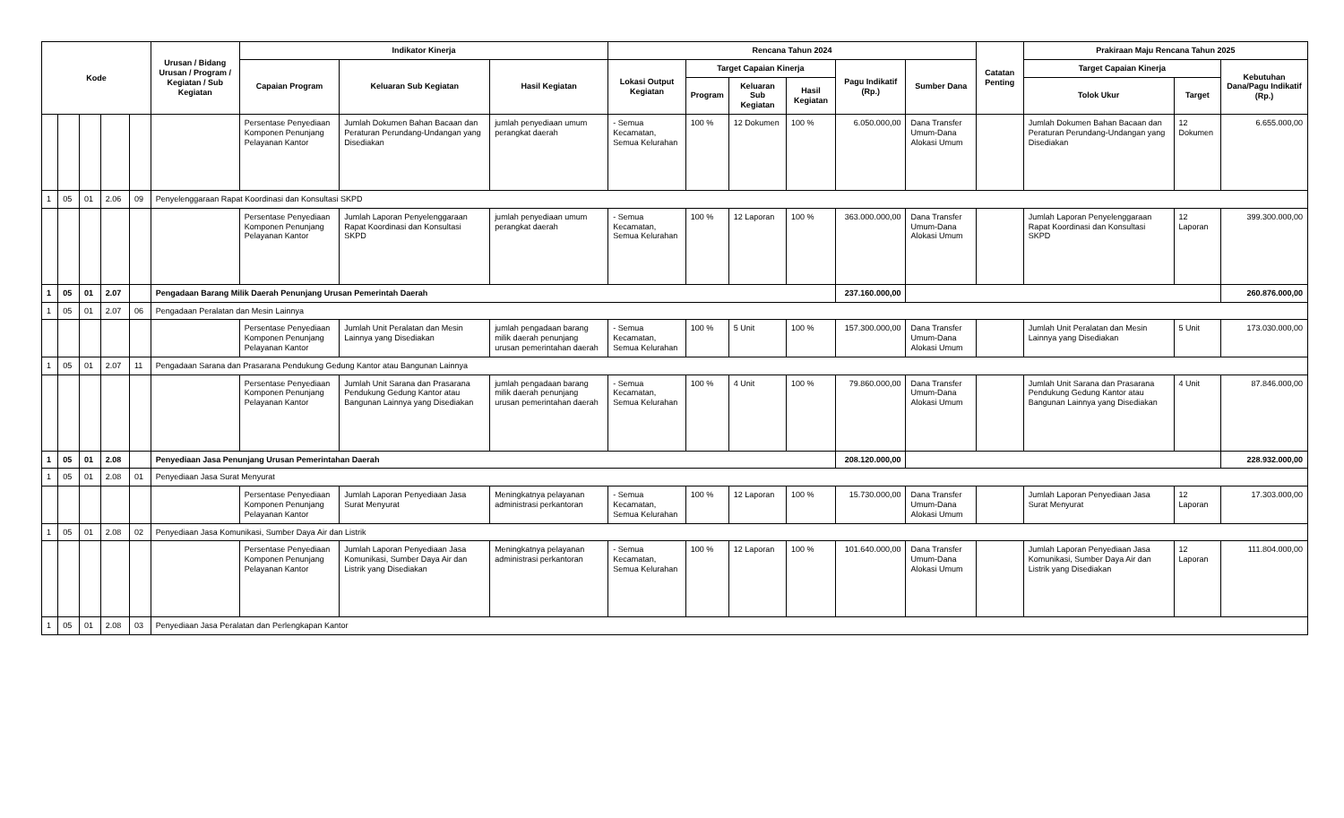| Kode | | | | | Urusan / Bidang Urusan / Program / Kegiatan / Sub Kegiatan | Indikator Kinerja | | | Rencana Tahun 2024 | | | | | | Catatan Penting | Prakiraan Maju Rencana Tahun 2025 | | |
| --- | --- | --- | --- | --- | --- | --- | --- | --- | --- | --- | --- | --- | --- | --- | --- | --- | --- | --- |
| | | | | | | Capaian Program | Keluaran Sub Kegiatan | Hasil Kegiatan | Lokasi Output Kegiatan | Target Capaian Kinerja | | | Pagu Indikatif (Rp.) | Sumber Dana | | Target Capaian Kinerja | | Kebutuhan Dana/Pagu Indikatif (Rp.) |
| | | | | | | | | | | Program | Keluaran Sub Kegiatan | Hasil Kegiatan | | | | Tolok Ukur | Target | |
| | | | | | | Persentase Penyediaan Komponen Penunjang Pelayanan Kantor | Jumlah Dokumen Bahan Bacaan dan Peraturan Perundang-Undangan yang Disediakan | jumlah penyediaan umum perangkat daerah | - Semua Kecamatan, Semua Kelurahan | 100 % | 12 Dokumen | 100 % | 6.050.000,00 | Dana Transfer Umum-Dana Alokasi Umum | | Jumlah Dokumen Bahan Bacaan dan Peraturan Perundang-Undangan yang Disediakan | 12 Dokumen | 6.655.000,00 |
| 1 | 05 | 01 | 2.06 | 09 | Penyelenggaraan Rapat Koordinasi dan Konsultasi SKPD | | | | | | | | | | | | | |
| | | | | | | Persentase Penyediaan Komponen Penunjang Pelayanan Kantor | Jumlah Laporan Penyelenggaraan Rapat Koordinasi dan Konsultasi SKPD | jumlah penyediaan umum perangkat daerah | - Semua Kecamatan, Semua Kelurahan | 100 % | 12 Laporan | 100 % | 363.000.000,00 | Dana Transfer Umum-Dana Alokasi Umum | | Jumlah Laporan Penyelenggaraan Rapat Koordinasi dan Konsultasi SKPD | 12 Laporan | 399.300.000,00 |
| 1 | 05 | 01 | 2.07 | | Pengadaan Barang Milik Daerah Penunjang Urusan Pemerintah Daerah | | | | | | | | 237.160.000,00 | | | | | 260.876.000,00 |
| 1 | 05 | 01 | 2.07 | 06 | Pengadaan Peralatan dan Mesin Lainnya | | | | | | | | | | | | | |
| | | | | | | Persentase Penyediaan Komponen Penunjang Pelayanan Kantor | Jumlah Unit Peralatan dan Mesin Lainnya yang Disediakan | jumlah pengadaan barang milik daerah penunjang urusan pemerintahan daerah | - Semua Kecamatan, Semua Kelurahan | 100 % | 5 Unit | 100 % | 157.300.000,00 | Dana Transfer Umum-Dana Alokasi Umum | | Jumlah Unit Peralatan dan Mesin Lainnya yang Disediakan | 5 Unit | 173.030.000,00 |
| 1 | 05 | 01 | 2.07 | 11 | Pengadaan Sarana dan Prasarana Pendukung Gedung Kantor atau Bangunan Lainnya | | | | | | | | | | | | | |
| | | | | | | Persentase Penyediaan Komponen Penunjang Pelayanan Kantor | Jumlah Unit Sarana dan Prasarana Pendukung Gedung Kantor atau Bangunan Lainnya yang Disediakan | jumlah pengadaan barang milik daerah penunjang urusan pemerintahan daerah | - Semua Kecamatan, Semua Kelurahan | 100 % | 4 Unit | 100 % | 79.860.000,00 | Dana Transfer Umum-Dana Alokasi Umum | | Jumlah Unit Sarana dan Prasarana Pendukung Gedung Kantor atau Bangunan Lainnya yang Disediakan | 4 Unit | 87.846.000,00 |
| 1 | 05 | 01 | 2.08 | | Penyediaan Jasa Penunjang Urusan Pemerintahan Daerah | | | | | | | | 208.120.000,00 | | | | | 228.932.000,00 |
| 1 | 05 | 01 | 2.08 | 01 | Penyediaan Jasa Surat Menyurat | | | | | | | | | | | | | |
| | | | | | | Persentase Penyediaan Komponen Penunjang Pelayanan Kantor | Jumlah Laporan Penyediaan Jasa Surat Menyurat | Meningkatnya pelayanan administrasi perkantoran | - Semua Kecamatan, Semua Kelurahan | 100 % | 12 Laporan | 100 % | 15.730.000,00 | Dana Transfer Umum-Dana Alokasi Umum | | Jumlah Laporan Penyediaan Jasa Surat Menyurat | 12 Laporan | 17.303.000,00 |
| 1 | 05 | 01 | 2.08 | 02 | Penyediaan Jasa Komunikasi, Sumber Daya Air dan Listrik | | | | | | | | | | | | | |
| | | | | | | Persentase Penyediaan Komponen Penunjang Pelayanan Kantor | Jumlah Laporan Penyediaan Jasa Komunikasi, Sumber Daya Air dan Listrik yang Disediakan | Meningkatnya pelayanan administrasi perkantoran | - Semua Kecamatan, Semua Kelurahan | 100 % | 12 Laporan | 100 % | 101.640.000,00 | Dana Transfer Umum-Dana Alokasi Umum | | Jumlah Laporan Penyediaan Jasa Komunikasi, Sumber Daya Air dan Listrik yang Disediakan | 12 Laporan | 111.804.000,00 |
| 1 | 05 | 01 | 2.08 | 03 | Penyediaan Jasa Peralatan dan Perlengkapan Kantor | | | | | | | | | | | | | |